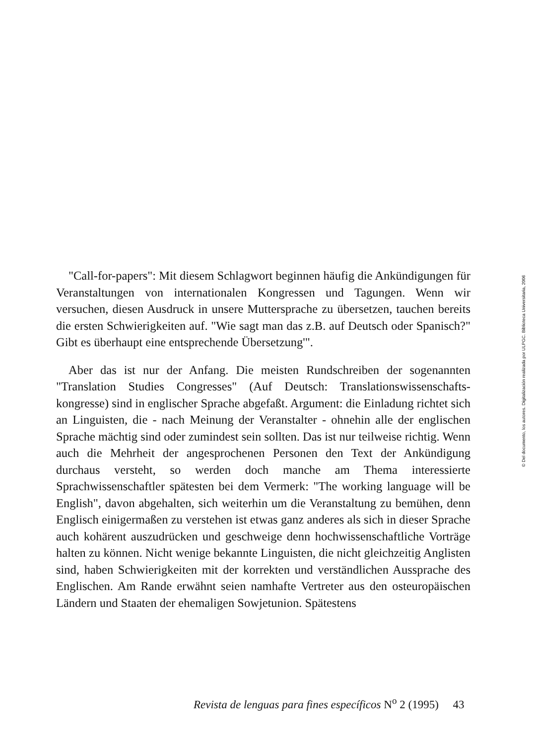"Call-for-papers": Mit diesem Schlagwort beginnen häufig die Ankündigungen für Veranstaltungen von internationalen Kongressen und Tagungen. Wenn wir versuchen, diesen Ausdruck in unsere Muttersprache zu übersetzen, tauchen bereits die ersten Schwierigkeiten auf. "Wie sagt man das z.B. auf Deutsch oder Spanisch?" Gibt es überhaupt eine entsprechende Übersetzung'".
Aber das ist nur der Anfang. Die meisten Rundschreiben der sogenannten "Translation Studies Congresses" (Auf Deutsch: Translationswissenschafts-kongresse) sind in englischer Sprache abgefaßt. Argument: die Einladung richtet sich an Linguisten, die - nach Meinung der Veranstalter - ohnehin alle der englischen Sprache mächtig sind oder zumindest sein sollten. Das ist nur teilweise richtig. Wenn auch die Mehrheit der angesprochenen Personen den Text der Ankündigung durchaus versteht, so werden doch manche am Thema interessierte Sprachwissenschaftler spätesten bei dem Vermerk: "The working language will be English", davon abgehalten, sich weiterhin um die Veranstaltung zu bemühen, denn Englisch einigermaßen zu verstehen ist etwas ganz anderes als sich in dieser Sprache auch kohärent auszudrücken und geschweige denn hochwissenschaftliche Vorträge halten zu können. Nicht wenige bekannte Linguisten, die nicht gleichzeitig Anglisten sind, haben Schwierigkeiten mit der korrekten und verständlichen Aussprache des Englischen. Am Rande erwähnt seien namhafte Vertreter aus den osteuropäischen Ländern und Staaten der ehemaligen Sowjetunion. Spätestens
Revista de lenguas para fines específicos N<sup>o</sup> 2 (1995) 43
© Del documento, los autores. Digitalización realizada por ULPGC. Biblioteca Universitaria, 2006